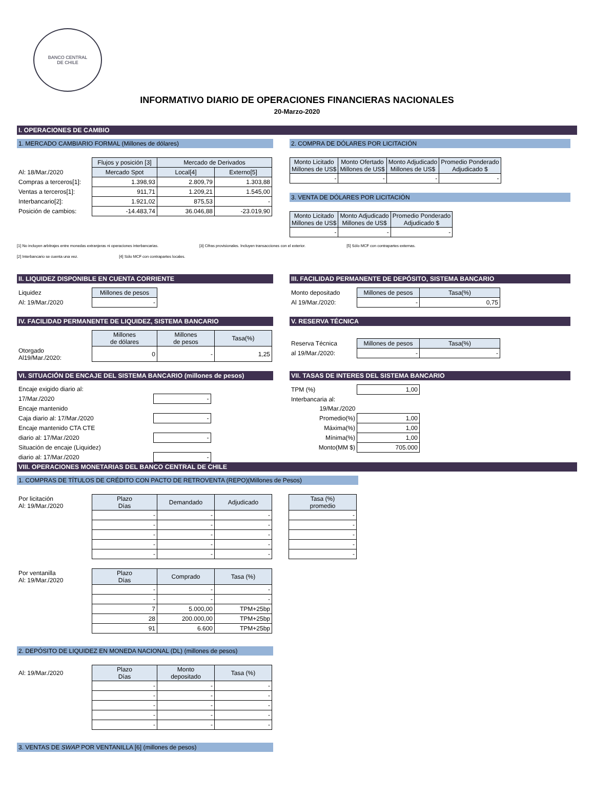BANCO CENTRAL
DE CHILE
INFORMATIVO DIARIO DE OPERACIONES FINANCIERAS NACIONALES
20-Marzo-2020
I. OPERACIONES DE CAMBIO
1. MERCADO CAMBIARIO FORMAL (Millones de dólares)
| | Flujos y posición [3] | Mercado de Derivados | |
| Al: 18/Mar./2020 | Mercado Spot | Local[4] | Externo[5] |
| Compras a terceros[1]: | 1.398,93 | 2.809,79 | 1.303,88 |
| Ventas a terceros[1]: | 911,71 | 1.209,21 | 1.545,00 |
| Interbancario[2]: | 1.921,02 | 875,53 | - |
| Posición de cambios: | -14.483,74 | 36.046,88 | -23.019,90 |
2. COMPRA DE DÓLARES POR LICITACIÓN
| Monto Licitado Millones de US$ | Monto Ofertado Millones de US$ | Monto Adjudicado Millones de US$ | Promedio Ponderado Adjudicado $ |
| --- | --- | --- | --- |
| - | - | - | - |
3. VENTA DE DÓLARES POR LICITACIÓN
| Monto Licitado Millones de US$ | Monto Adjudicado Millones de US$ | Promedio Ponderado Adjudicado $ |
| --- | --- | --- |
| - | - | - |
[1] No incluyen arbitrajes entre monedas extranjeras ni operaciones interbancarias. [3] Cifras provisionales. Incluyen transacciones con el exterior. [5] Sólo MCF con contrapartes externas.
[2] Interbancario se cuenta una vez. [4] Sólo MCF con contrapartes locales.
II. LIQUIDEZ DISPONIBLE EN CUENTA CORRIENTE
| Liquidez | Millones de pesos |
| Al: 19/Mar./2020 | - |
III. FACILIDAD PERMANENTE DE DEPÓSITO, SISTEMA BANCARIO
| Monto depositado | Millones de pesos | Tasa(%) |
| Al 19/Mar./2020: | - | 0,75 |
IV. FACILIDAD PERMANENTE DE LIQUIDEZ, SISTEMA BANCARIO
| | Millones de dólares | Millones de pesos | Tasa(%) |
| Otorgado Al19/Mar./2020: | 0 | - | 1,25 |
V. RESERVA TÉCNICA
| Reserva Técnica | Millones de pesos | Tasa(%) |
| al 19/Mar./2020: | - | - |
VI. SITUACIÓN DE ENCAJE DEL SISTEMA BANCARIO (millones de pesos)
| Encaje exigido diario al: | |
| 17/Mar./2020 | - |
| Encaje mantenido | |
| Caja diario al: 17/Mar./2020 | - |
| Encaje mantenido CTA CTE | |
| diario al: 17/Mar./2020 | - |
| Situación de encaje (Liquidez) | |
| diario al: 17/Mar./2020 | - |
VII. TASAS DE INTERES DEL SISTEMA BANCARIO
| TPM (%) | 1,00 |
| Interbancaria al: | |
| 19/Mar./2020 | |
| Promedio(%) | 1,00 |
| Máxima(%) | 1,00 |
| Mínima(%) | 1,00 |
| Monto(MM $) | 705.000 |
VIII. OPERACIONES MONETARIAS DEL BANCO CENTRAL DE CHILE
1. COMPRAS DE TÍTULOS DE CRÉDITO CON PACTO DE RETROVENTA (REPO)(Millones de Pesos)
| Por licitación Al: 19/Mar./2020 | Plazo Días | Demandado | Adjudicado |
| | - | - | - |
| | - | - | - |
| | - | - | - |
| | - | - | - |
| | - | - | - |
| Tasa (%) promedio |
| --- |
| - |
| - |
| - |
| - |
| - |
| Por ventanilla Al: 19/Mar./2020 | Plazo Días | Comprado | Tasa (%) |
| | - | - | - |
| | - | - | - |
| | 7 | 5.000,00 | TPM+25bp |
| | 28 | 200.000,00 | TPM+25bp |
| | 91 | 6.600 | TPM+25bp |
2. DEPÓSITO DE LIQUIDEZ EN MONEDA NACIONAL (DL) (millones de pesos)
| Al: 19/Mar./2020 | Plazo Días | Monto depositado | Tasa (%) |
| | - | - | - |
| | - | - | - |
| | - | - | - |
| | - | - | - |
| | - | - | - |
3. VENTAS DE SWAP POR VENTANILLA [6] (millones de pesos)